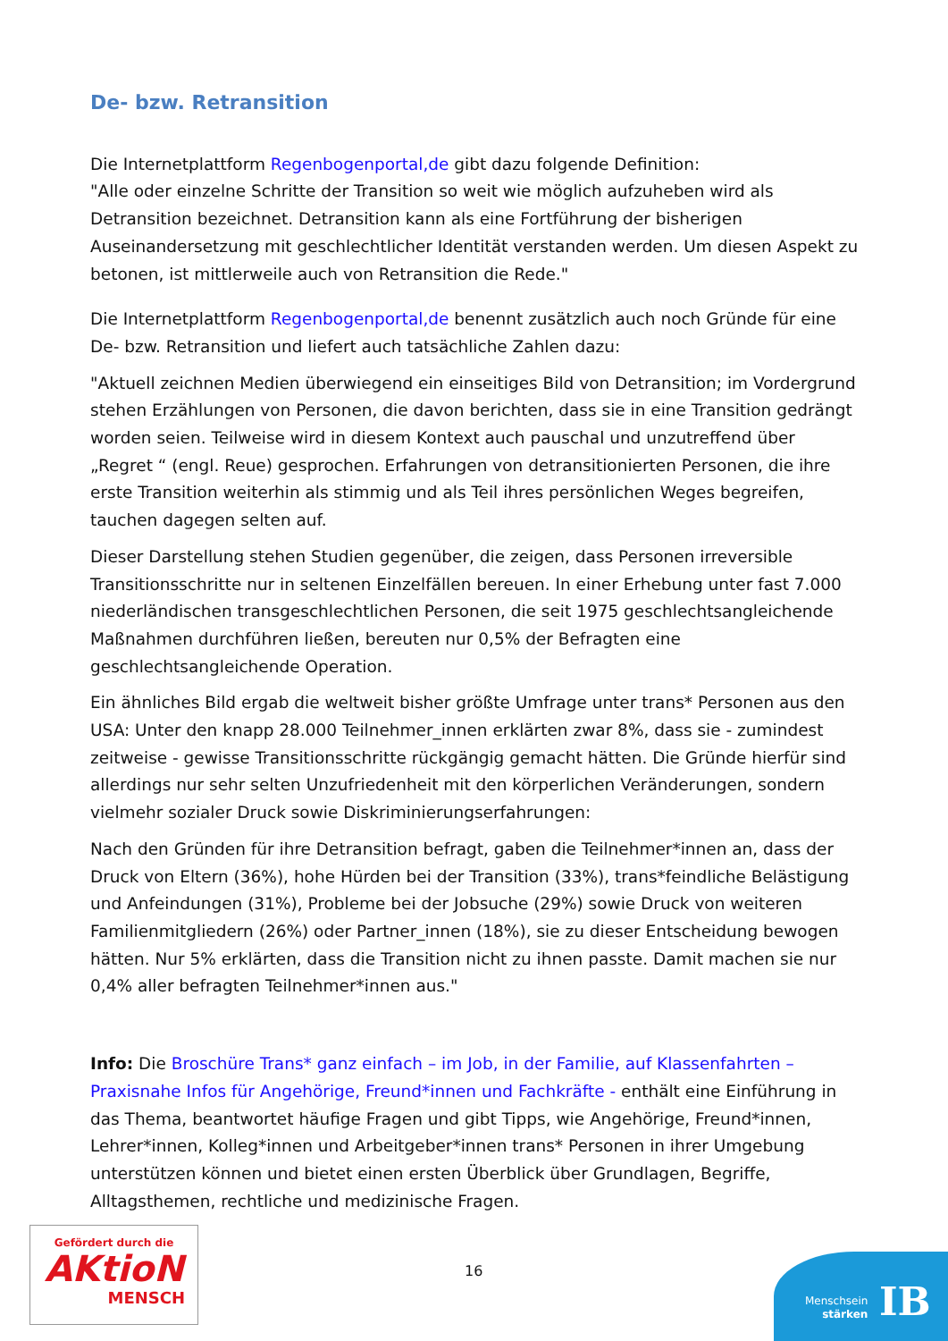De- bzw. Retransition
Die Internetplattform Regenbogenportal,de gibt dazu folgende Definition:
"Alle oder einzelne Schritte der Transition so weit wie möglich aufzuheben wird als Detransition bezeichnet. Detransition kann als eine Fortführung der bisherigen Auseinandersetzung mit geschlechtlicher Identität verstanden werden. Um diesen Aspekt zu betonen, ist mittlerweile auch von Retransition die Rede."
Die Internetplattform Regenbogenportal,de benennt zusätzlich auch noch Gründe für eine De- bzw. Retransition und liefert auch tatsächliche Zahlen dazu:
"Aktuell zeichnen Medien überwiegend ein einseitiges Bild von Detransition; im Vordergrund stehen Erzählungen von Personen, die davon berichten, dass sie in eine Transition gedrängt worden seien. Teilweise wird in diesem Kontext auch pauschal und unzutreffend über „Regret “ (engl. Reue) gesprochen. Erfahrungen von detransitionierten Personen, die ihre erste Transition weiterhin als stimmig und als Teil ihres persönlichen Weges begreifen, tauchen dagegen selten auf.
Dieser Darstellung stehen Studien gegenüber, die zeigen, dass Personen irreversible Transitionsschritte nur in seltenen Einzelfällen bereuen. In einer Erhebung unter fast 7.000 niederländischen transgeschlechtlichen Personen, die seit 1975 geschlechtsangleichende Maßnahmen durchführen ließen, bereuten nur 0,5% der Befragten eine geschlechtsangleichende Operation.
Ein ähnliches Bild ergab die weltweit bisher größte Umfrage unter trans* Personen aus den USA: Unter den knapp 28.000 Teilnehmer_innen erklärten zwar 8%, dass sie - zumindest zeitweise - gewisse Transitionsschritte rückgängig gemacht hätten. Die Gründe hierfür sind allerdings nur sehr selten Unzufriedenheit mit den körperlichen Veränderungen, sondern vielmehr sozialer Druck sowie Diskriminierungserfahrungen:
Nach den Gründen für ihre Detransition befragt, gaben die Teilnehmer*innen an, dass der Druck von Eltern (36%), hohe Hürden bei der Transition (33%), trans*feindliche Belästigung und Anfeindungen (31%), Probleme bei der Jobsuche (29%) sowie Druck von weiteren Familienmitgliedern (26%) oder Partner_innen (18%), sie zu dieser Entscheidung bewogen hätten. Nur 5% erklärten, dass die Transition nicht zu ihnen passte. Damit machen sie nur 0,4% aller befragten Teilnehmer*innen aus."
Info: Die Broschüre Trans* ganz einfach – im Job, in der Familie, auf Klassenfahrten – Praxisnahe Infos für Angehörige, Freund*innen und Fachkräfte - enthält eine Einführung in das Thema, beantwortet häufige Fragen und gibt Tipps, wie Angehörige, Freund*innen, Lehrer*innen, Kolleg*innen und Arbeitgeber*innen trans* Personen in ihrer Umgebung unterstützen können und bietet einen ersten Überblick über Grundlagen, Begriffe, Alltagsthemen, rechtliche und medizinische Fragen.
Gefördert durch die
AKtioN
MENSCH
16
Menschsein
stärken
IB